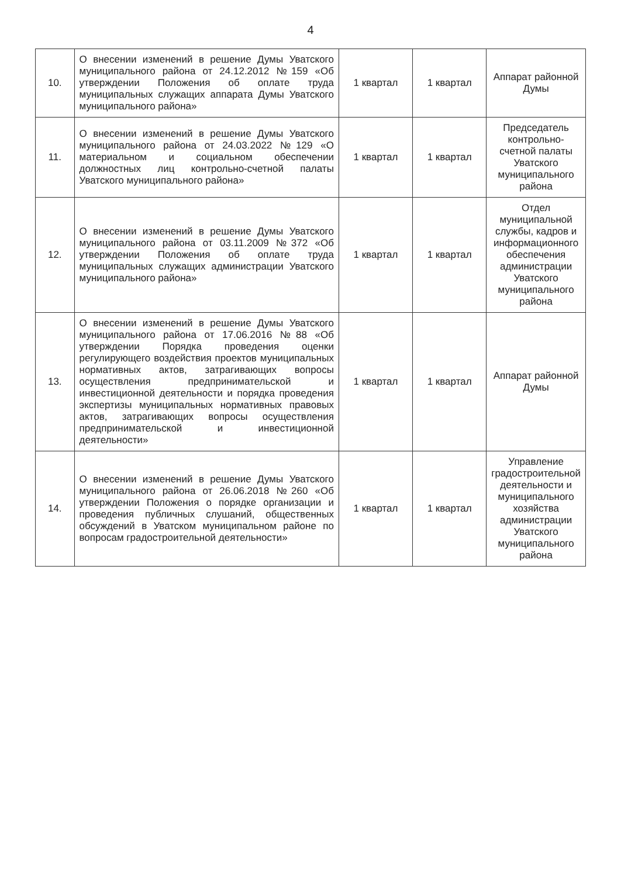4
| 10. | О внесении изменений в решение Думы Уватского муниципального района от 24.12.2012 №159 «Об утверждении Положения об оплате труда муниципальных служащих аппарата Думы Уватского муниципального района» | 1 квартал | 1 квартал | Аппарат районной Думы |
| 11. | О внесении изменений в решение Думы Уватского муниципального района от 24.03.2022 №129 «О материальном и социальном обеспечении должностных лиц контрольно-счетной палаты Уватского муниципального района» | 1 квартал | 1 квартал | Председатель контрольно-счетной палаты Уватского муниципального района |
| 12. | О внесении изменений в решение Думы Уватского муниципального района от 03.11.2009 №372 «Об утверждении Положения об оплате труда муниципальных служащих администрации Уватского муниципального района» | 1 квартал | 1 квартал | Отдел муниципальной службы, кадров и информационного обеспечения администрации Уватского муниципального района |
| 13. | О внесении изменений в решение Думы Уватского муниципального района от 17.06.2016 №88 «Об утверждении Порядка проведения оценки регулирующего воздействия проектов муниципальных нормативных актов, затрагивающих вопросы осуществления предпринимательской и инвестиционной деятельности и порядка проведения экспертизы муниципальных нормативных правовых актов, затрагивающих вопросы осуществления предпринимательской и инвестиционной деятельности» | 1 квартал | 1 квартал | Аппарат районной Думы |
| 14. | О внесении изменений в решение Думы Уватского муниципального района от 26.06.2018 №260 «Об утверждении Положения о порядке организации и проведения публичных слушаний, общественных обсуждений в Уватском муниципальном районе по вопросам градостроительной деятельности» | 1 квартал | 1 квартал | Управление градостроительной деятельности и муниципального хозяйства администрации Уватского муниципального района |